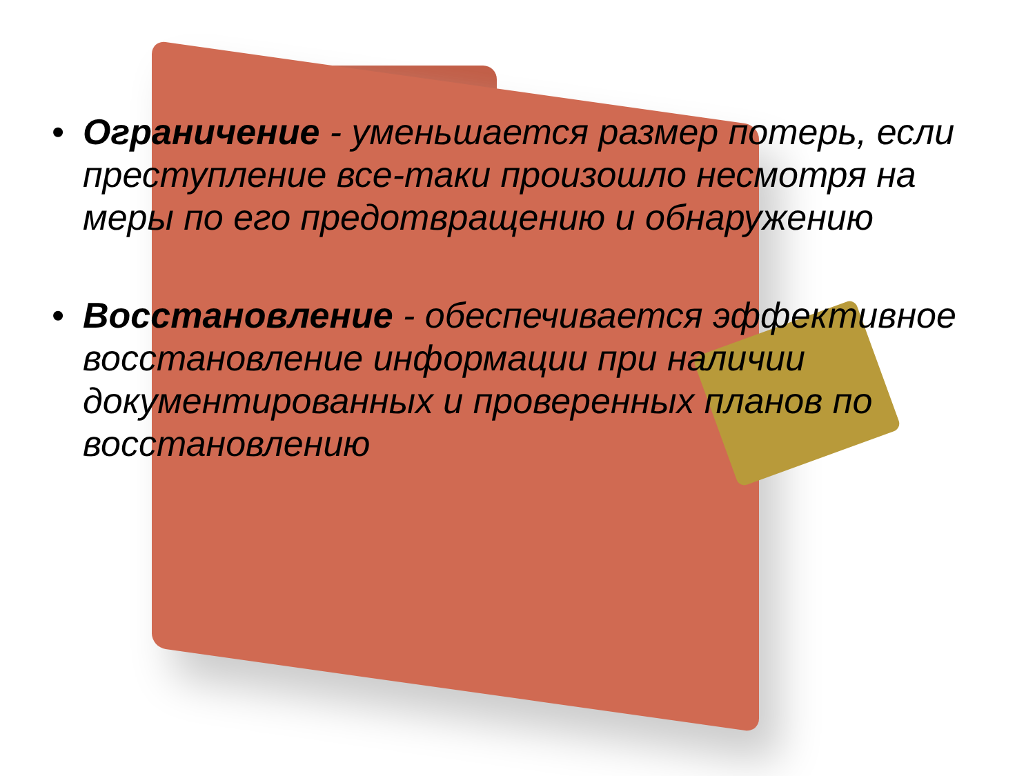• Ограничение - уменьшается размер потерь, если преступление все-таки произошло несмотря на меры по его предотвращению и обнаружению
• Восстановление - обеспечивается эффективное восстановление информации при наличии документированных и проверенных планов по восстановлению